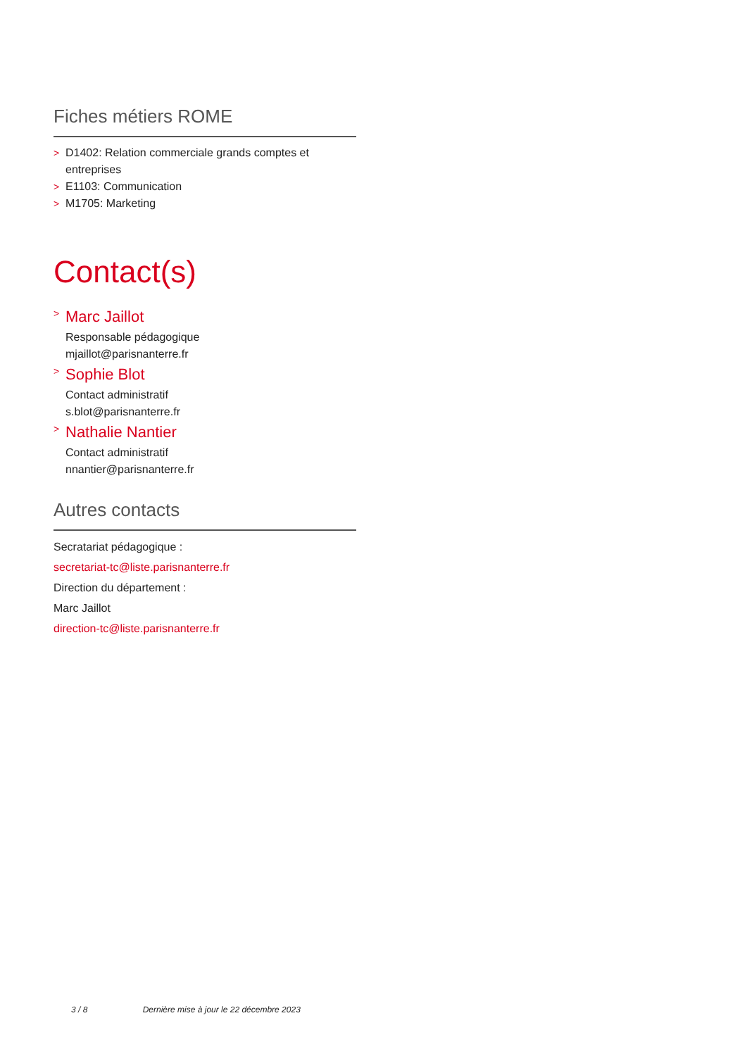Fiches métiers ROME
> D1402: Relation commerciale grands comptes et entreprises
> E1103: Communication
> M1705: Marketing
Contact(s)
>
Marc Jaillot
Responsable pédagogique
mjaillot@parisnanterre.fr
>
Sophie Blot
Contact administratif
s.blot@parisnanterre.fr
>
Nathalie Nantier
Contact administratif
nnantier@parisnanterre.fr
Autres contacts
Secratariat pédagogique :
secretariat-tc@liste.parisnanterre.fr
Direction du département :
Marc Jaillot
direction-tc@liste.parisnanterre.fr
3 / 8 Dernière mise à jour le 22 décembre 2023